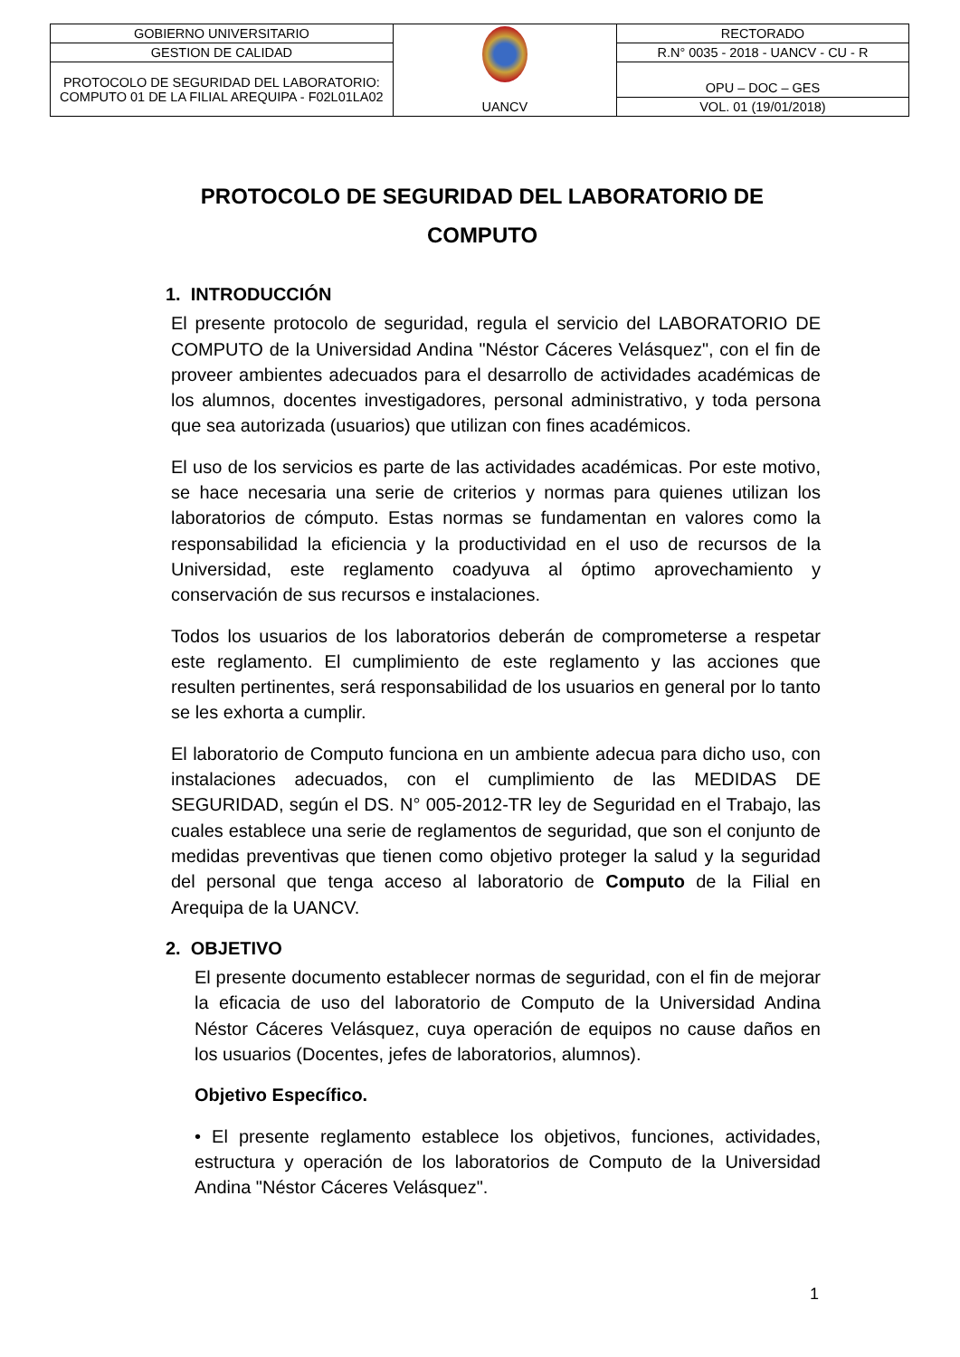| GOBIERNO UNIVERSITARIO | UANCV | RECTORADO |
| GESTION DE CALIDAD | | R.N° 0035 - 2018 - UANCV - CU - R |
| PROTOCOLO DE SEGURIDAD DEL LABORATORIO: COMPUTO 01 DE LA FILIAL AREQUIPA - F02L01LA02 | | OPU – DOC – GES |
| | | VOL. 01 (19/01/2018) |
PROTOCOLO DE SEGURIDAD DEL LABORATORIO DE COMPUTO
1. INTRODUCCIÓN
El presente protocolo de seguridad, regula el servicio del LABORATORIO DE COMPUTO de la Universidad Andina "Néstor Cáceres Velásquez", con el fin de proveer ambientes adecuados para el desarrollo de actividades académicas de los alumnos, docentes investigadores, personal administrativo, y toda persona que sea autorizada (usuarios) que utilizan con fines académicos.
El uso de los servicios es parte de las actividades académicas. Por este motivo, se hace necesaria una serie de criterios y normas para quienes utilizan los laboratorios de cómputo. Estas normas se fundamentan en valores como la responsabilidad la eficiencia y la productividad en el uso de recursos de la Universidad, este reglamento coadyuva al óptimo aprovechamiento y conservación de sus recursos e instalaciones.
Todos los usuarios de los laboratorios deberán de comprometerse a respetar este reglamento. El cumplimiento de este reglamento y las acciones que resulten pertinentes, será responsabilidad de los usuarios en general por lo tanto se les exhorta a cumplir.
El laboratorio de Computo funciona en un ambiente adecua para dicho uso, con instalaciones adecuados, con el cumplimiento de las MEDIDAS DE SEGURIDAD, según el DS. N° 005-2012-TR ley de Seguridad en el Trabajo, las cuales establece una serie de reglamentos de seguridad, que son el conjunto de medidas preventivas que tienen como objetivo proteger la salud y la seguridad del personal que tenga acceso al laboratorio de Computo de la Filial en Arequipa de la UANCV.
2. OBJETIVO
El presente documento establecer normas de seguridad, con el fin de mejorar la eficacia de uso del laboratorio de Computo de la Universidad Andina Néstor Cáceres Velásquez, cuya operación de equipos no cause daños en los usuarios (Docentes, jefes de laboratorios, alumnos).
Objetivo Específico.
• El presente reglamento establece los objetivos, funciones, actividades, estructura y operación de los laboratorios de Computo de la Universidad Andina "Néstor Cáceres Velásquez".
1